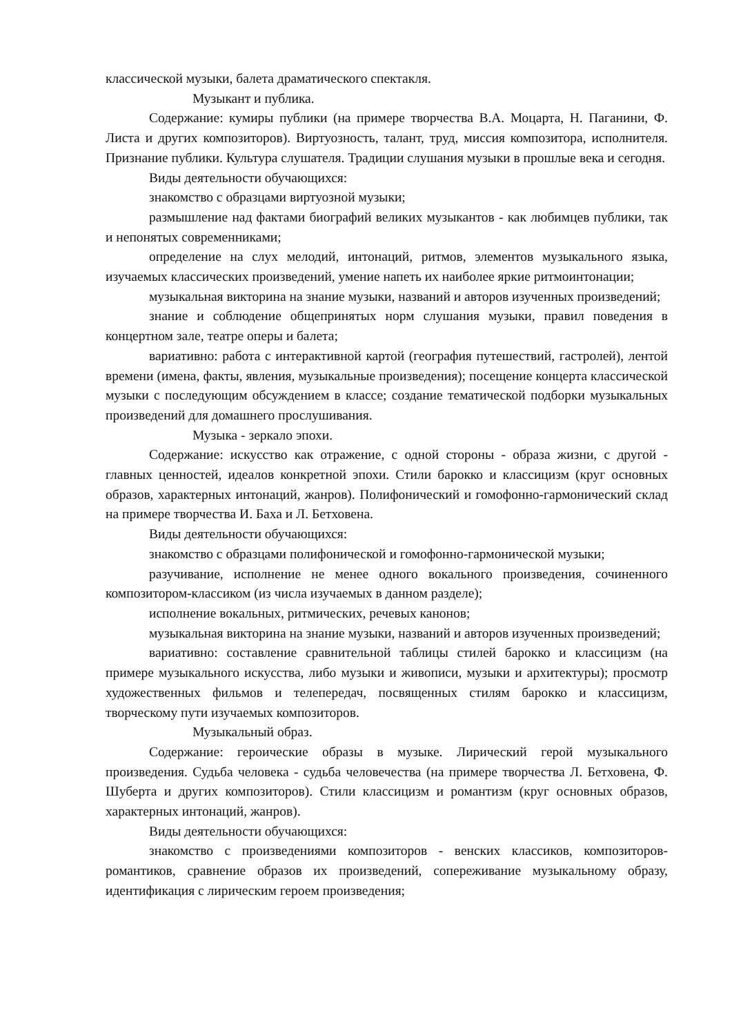классической музыки, балета драматического спектакля.
Музыкант и публика.
Содержание: кумиры публики (на примере творчества В.А. Моцарта, Н. Паганини, Ф. Листа и других композиторов). Виртуозность, талант, труд, миссия композитора, исполнителя. Признание публики. Культура слушателя. Традиции слушания музыки в прошлые века и сегодня.
Виды деятельности обучающихся:
знакомство с образцами виртуозной музыки;
размышление над фактами биографий великих музыкантов - как любимцев публики, так и непонятых современниками;
определение на слух мелодий, интонаций, ритмов, элементов музыкального языка, изучаемых классических произведений, умение напеть их наиболее яркие ритмоинтонации;
музыкальная викторина на знание музыки, названий и авторов изученных произведений;
знание и соблюдение общепринятых норм слушания музыки, правил поведения в концертном зале, театре оперы и балета;
вариативно: работа с интерактивной картой (география путешествий, гастролей), лентой времени (имена, факты, явления, музыкальные произведения); посещение концерта классической музыки с последующим обсуждением в классе; создание тематической подборки музыкальных произведений для домашнего прослушивания.
Музыка - зеркало эпохи.
Содержание: искусство как отражение, с одной стороны - образа жизни, с другой - главных ценностей, идеалов конкретной эпохи. Стили барокко и классицизм (круг основных образов, характерных интонаций, жанров). Полифонический и гомофонно-гармонический склад на примере творчества И. Баха и Л. Бетховена.
Виды деятельности обучающихся:
знакомство с образцами полифонической и гомофонно-гармонической музыки;
разучивание, исполнение не менее одного вокального произведения, сочиненного композитором-классиком (из числа изучаемых в данном разделе);
исполнение вокальных, ритмических, речевых канонов;
музыкальная викторина на знание музыки, названий и авторов изученных произведений;
вариативно: составление сравнительной таблицы стилей барокко и классицизм (на примере музыкального искусства, либо музыки и живописи, музыки и архитектуры); просмотр художественных фильмов и телепередач, посвященных стилям барокко и классицизм, творческому пути изучаемых композиторов.
Музыкальный образ.
Содержание: героические образы в музыке. Лирический герой музыкального произведения. Судьба человека - судьба человечества (на примере творчества Л. Бетховена, Ф. Шуберта и других композиторов). Стили классицизм и романтизм (круг основных образов, характерных интонаций, жанров).
Виды деятельности обучающихся:
знакомство с произведениями композиторов - венских классиков, композиторов-романтиков, сравнение образов их произведений, сопереживание музыкальному образу, идентификация с лирическим героем произведения;